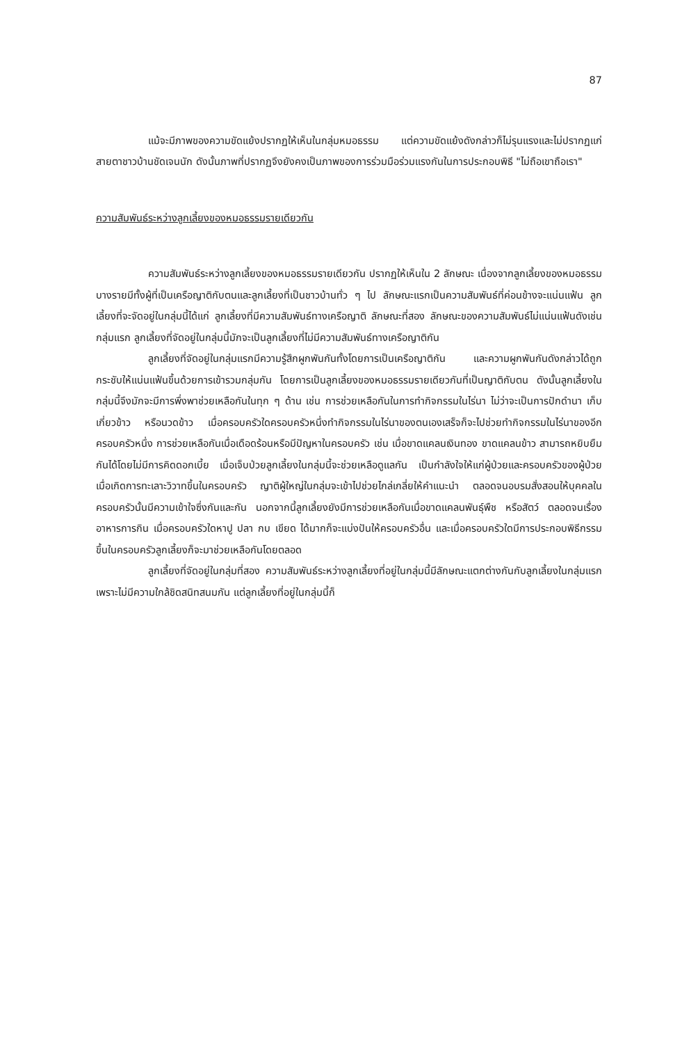87
แม้จะมีภาพของความขัดแย้งปรากฏให้เห็นในกลุ่มหมอธรรม แต่ความขัดแย้งดังกล่าวก็ไม่รุนแรงและไม่ปรากฏแก่สายตาชาวบ้านชัดเจนนัก ดังนั้นภาพที่ปรากฏจึงยังคงเป็นภาพของการร่วมมือร่วมแรงกันในการประกอบพิธี "ไม่ถือเขาถือเรา"
ความสัมพันธ์ระหว่างลูกเลี้ยงของหมอธรรมรายเดียวกัน
ความสัมพันธ์ระหว่างลูกเลี้ยงของหมอธรรมรายเดียวกัน ปรากฏให้เห็นใน 2 ลักษณะ เนื่องจากลูกเลี้ยงของหมอธรรมบางรายมีทั้งผู้ที่เป็นเครือญาติกับตนและลูกเลี้ยงที่เป็นชาวบ้านทั่ว ๆ ไป ลักษณะแรกเป็นความสัมพันธ์ที่ค่อนข้างจะแน่นแฟ้น ลูกเลี้ยงที่จะจัดอยู่ในกลุ่มนี้ได้แก่ ลูกเลี้ยงที่มีความสัมพันธ์ทางเครือญาติ ลักษณะที่สอง ลักษณะของความสัมพันธ์ไม่แน่นแฟ้นดังเช่นกลุ่มแรก ลูกเลี้ยงที่จัดอยู่ในกลุ่มนี้มักจะเป็นลูกเลี้ยงที่ไม่มีความสัมพันธ์ทางเครือญาติกัน
ลูกเลี้ยงที่จัดอยู่ในกลุ่มแรกมีความรู้สึกผูกพันกันทั้งโดยการเป็นเครือญาติกัน และความผูกพันกันดังกล่าวได้ถูกกระชับให้แน่นแฟ้นขึ้นด้วยการเข้ารวมกลุ่มกัน โดยการเป็นลูกเลี้ยงของหมอธรรมรายเดียวกันที่เป็นญาติกับตน ดังนั้นลูกเลี้ยงในกลุ่มนี้จึงมักจะมีการพึ่งพาช่วยเหลือกันในทุก ๆ ด้าน เช่น การช่วยเหลือกันในการทำกิจกรรมในไร่นา ไม่ว่าจะเป็นการปักดำนา เก็บเกี่ยวข้าว หรือนวดข้าว เมื่อครอบครัวใดครอบครัวหนึ่งทำกิจกรรมในไร่นาของตนเองเสร็จก็จะไปช่วยทำกิจกรรมในไร่นาของอีกครอบครัวหนึ่ง การช่วยเหลือกันเมื่อเดือดร้อนหรือมีปัญหาในครอบครัว เช่น เมื่อขาดแคลนเงินทอง ขาดแคลนข้าว สามารถหยิบยืมกันได้โดยไม่มีการคิดดอกเบี้ย เมื่อเจ็บป่วยลูกเลี้ยงในกลุ่มนี้จะช่วยเหลือดูแลกัน เป็นกำลังใจให้แก่ผู้ป่วยและครอบครัวของผู้ป่วย เมื่อเกิดการทะเลาะวิวาทขึ้นในครอบครัว ญาติผู้ใหญ่ในกลุ่มจะเข้าไปช่วยไกล่เกลี่ยให้คำแนะนำ ตลอดจนอบรมสั่งสอนให้บุคคลในครอบครัวนั้นมีความเข้าใจซึ่งกันและกัน นอกจากนี้ลูกเลี้ยงยังมีการช่วยเหลือกันเมื่อขาดแคลนพันธุ์พืช หรือสัตว์ ตลอดจนเรื่องอาหารการกิน เมื่อครอบครัวใดหาปู ปลา กบ เขียด ได้มากก็จะแบ่งปันให้ครอบครัวอื่น และเมื่อครอบครัวใดมีการประกอบพิธีกรรมขึ้นในครอบครัวลูกเลี้ยงก็จะมาช่วยเหลือกันโดยตลอด
ลูกเลี้ยงที่จัดอยู่ในกลุ่มที่สอง ความสัมพันธ์ระหว่างลูกเลี้ยงที่อยู่ในกลุ่มนี้มีลักษณะแตกต่างกันกับลูกเลี้ยงในกลุ่มแรก เพราะไม่มีความใกล้ชิดสนิทสนมกัน แต่ลูกเลี้ยงที่อยู่ในกลุ่มนี้ก็